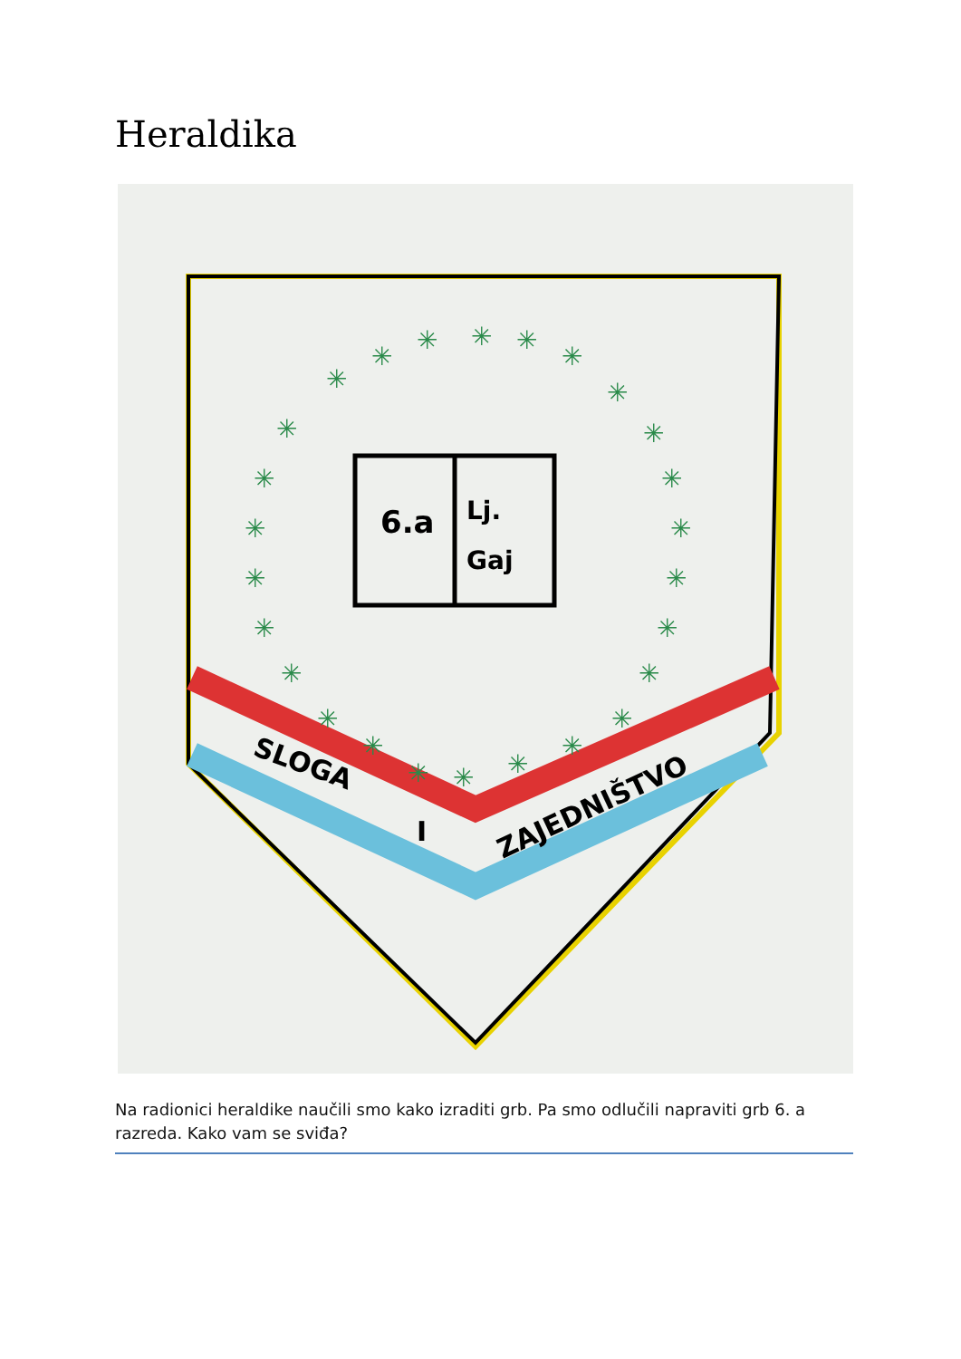Heraldika
SLOGA
I
ZAJEDNIŠTVO
6.a
Lj.
Gaj
✳
✳
✳
✳
✳
✳
✳
✳
✳
✳
✳
✳
✳
✳
✳
✳
✳
✳
✳
✳
✳
✳
✳
✳
✳
✳
Na radionici heraldike naučili smo kako izraditi grb. Pa smo odlučili napraviti grb 6. a razreda. Kako vam se sviđa?